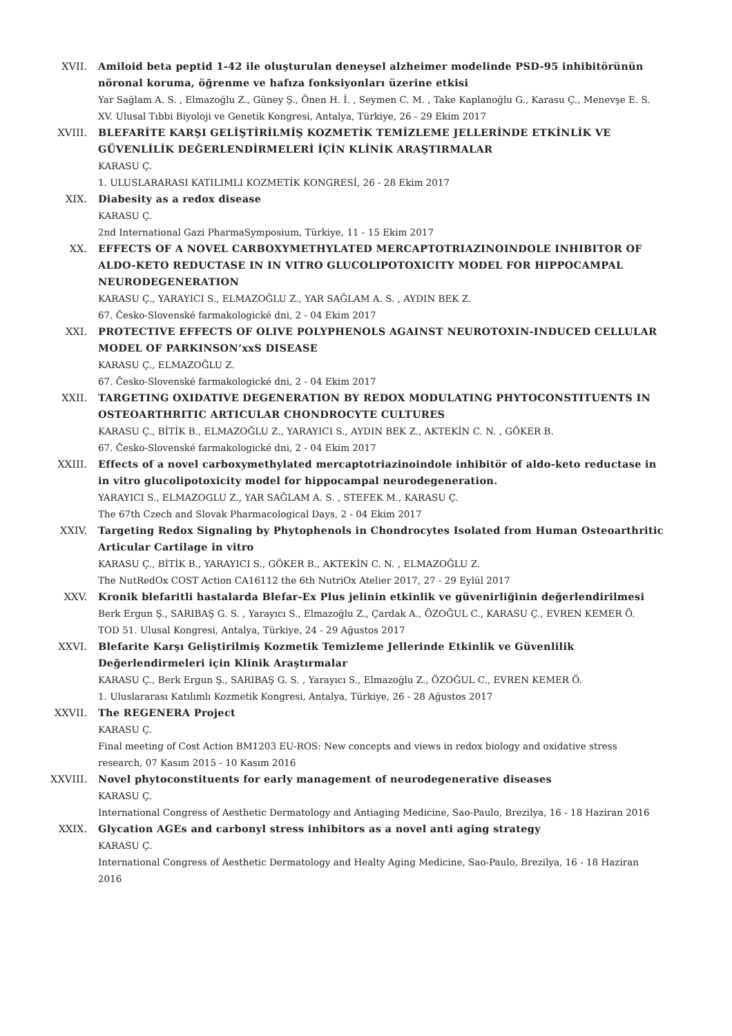XVII. Amiloid beta peptid 1-42 ile oluşturulan deneysel alzheimer modelinde PSD-95 inhibitörünün nöronal koruma, öğrenme ve hafıza fonksiyonları üzerine etkisi
Yar Sağlam A. S. , Elmazoğlu Z., Güney Ş., Önen H. İ. , Seymen C. M. , Take Kaplanoğlu G., Karasu Ç., Menevşe E. S.
XV. Ulusal Tıbbi Biyoloji ve Genetik Kongresi, Antalya, Türkiye, 26 - 29 Ekim 2017
XVIII. BLEFARİTE KARŞI GELİŞTİRİLMİŞ KOZMETİK TEMİZLEME JELLERİNDE ETKİNLİK VE GÜVENLİLİK DEĞERLENDİRMELERİ İÇİN KLİNİK ARAŞTIRMALAR
KARASU Ç.
1. ULUSLARARASI KATILIMLI KOZMETİK KONGRESİ, 26 - 28 Ekim 2017
XIX. Diabesity as a redox disease
KARASU Ç.
2nd International Gazi PharmaSymposium, Türkiye, 11 - 15 Ekim 2017
XX. EFFECTS OF A NOVEL CARBOXYMETHYLATED MERCAPTOTRIAZINOINDOLE INHIBITOR OF ALDO-KETO REDUCTASE IN IN VITRO GLUCOLIPOTOXICITY MODEL FOR HIPPOCAMPAL NEURODEGENERATION
KARASU Ç., YARAYICI S., ELMAZOĞLU Z., YAR SAĞLAM A. S. , AYDIN BEK Z.
67. Česko-Slovenské farmakologické dni, 2 - 04 Ekim 2017
XXI. PROTECTIVE EFFECTS OF OLIVE POLYPHENOLS AGAINST NEUROTOXIN-INDUCED CELLULAR MODEL OF PARKINSON’xxS DISEASE
KARASU Ç., ELMAZOĞLU Z.
67. Česko-Slovenské farmakologické dni, 2 - 04 Ekim 2017
XXII. TARGETING OXIDATIVE DEGENERATION BY REDOX MODULATING PHYTOCONSTITUENTS IN OSTEOARTHRITIC ARTICULAR CHONDROCYTE CULTURES
KARASU Ç., BİTİK B., ELMAZOĞLU Z., YARAYICI S., AYDIN BEK Z., AKTEKİN C. N. , GÖKER B.
67. Česko-Slovenské farmakologické dni, 2 - 04 Ekim 2017
XXIII. Effects of a novel carboxymethylated mercaptotriazinoindole inhibitör of aldo-keto reductase in in vitro glucolipotoxicity model for hippocampal neurodegeneration.
YARAYICI S., ELMAZOGLU Z., YAR SAĞLAM A. S. , STEFEK M., KARASU Ç.
The 67th Czech and Slovak Pharmacological Days, 2 - 04 Ekim 2017
XXIV. Targeting Redox Signaling by Phytophenols in Chondrocytes Isolated from Human Osteoarthritic Articular Cartilage in vitro
KARASU Ç., BİTİK B., YARAYICI S., GÖKER B., AKTEKİN C. N. , ELMAZOĞLU Z.
The NutRedOx COST Action CA16112 the 6th NutriOx Atelier 2017, 27 - 29 Eylül 2017
XXV. Kronik blefaritli hastalarda Blefar-Ex Plus jelinin etkinlik ve güvenirliğinin değerlendirilmesi
Berk Ergun Ş., SARIBAŞ G. S. , Yarayıcı S., Elmazoğlu Z., Çardak A., ÖZOĞUL C., KARASU Ç., EVREN KEMER Ö.
TOD 51. Ulusal Kongresi, Antalya, Türkiye, 24 - 29 Ağustos 2017
XXVI. Blefarite Karşı Geliştirilmiş Kozmetik Temizleme Jellerinde Etkinlik ve Güvenlilik Değerlendirmeleri için Klinik Araştırmalar
KARASU Ç., Berk Ergun Ş., SARIBAŞ G. S. , Yarayıcı S., Elmazoğlu Z., ÖZOĞUL C., EVREN KEMER Ö.
1. Uluslararası Katılımlı Kozmetik Kongresi, Antalya, Türkiye, 26 - 28 Ağustos 2017
XXVII. The REGENERA Project
KARASU Ç.
Final meeting of Cost Action BM1203 EU-ROS: New concepts and views in redox biology and oxidative stress research, 07 Kasım 2015 - 10 Kasım 2016
XXVIII. Novel phytoconstituents for early management of neurodegenerative diseases
KARASU Ç.
International Congress of Aesthetic Dermatology and Antiaging Medicine, Sao-Paulo, Brezilya, 16 - 18 Haziran 2016
XXIX. Glycation AGEs and carbonyl stress inhibitors as a novel anti aging strategy
KARASU Ç.
International Congress of Aesthetic Dermatology and Healty Aging Medicine, Sao-Paulo, Brezilya, 16 - 18 Haziran 2016